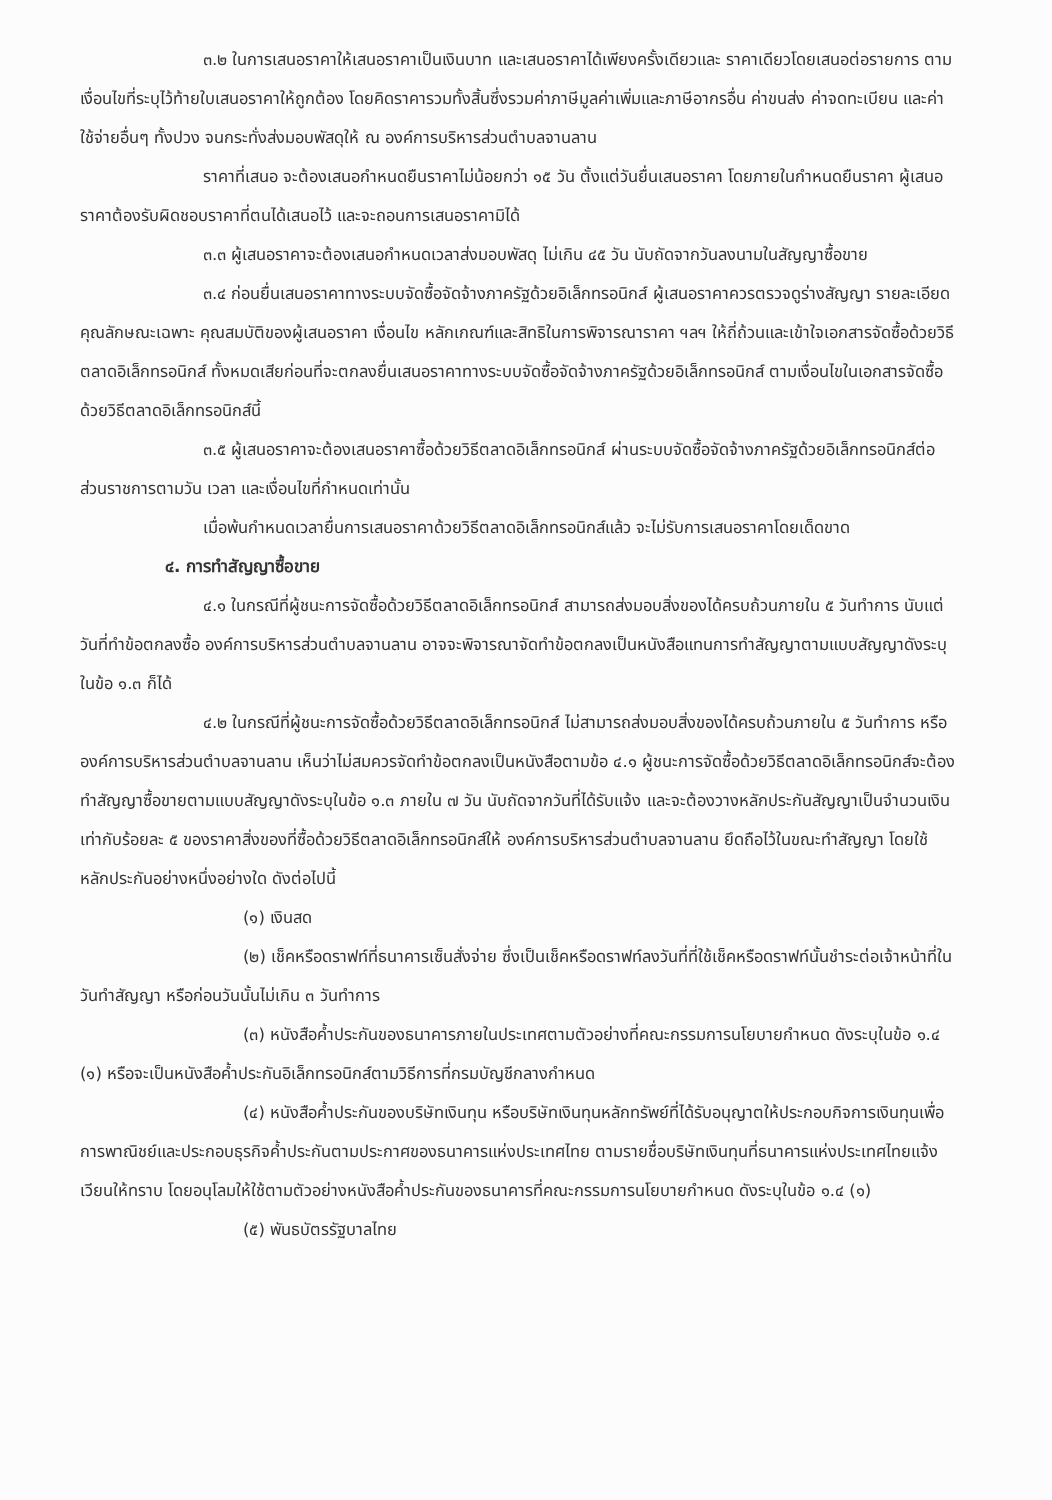๓.๒ ในการเสนอราคาให้เสนอราคาเป็นเงินบาท และเสนอราคาได้เพียงครั้งเดียวและ ราคาเดียวโดยเสนอต่อรายการ ตามเงื่อนไขที่ระบุไว้ท้ายใบเสนอราคาให้ถูกต้อง โดยคิดราคารวมทั้งสิ้นซึ่งรวมค่าภาษีมูลค่าเพิ่มและภาษีอากรอื่น ค่าขนส่ง ค่าจดทะเบียน และค่าใช้จ่ายอื่นๆ ทั้งปวง จนกระทั่งส่งมอบพัสดุให้ ณ องค์การบริหารส่วนตำบลจานลาน
ราคาที่เสนอ จะต้องเสนอกำหนดยืนราคาไม่น้อยกว่า ๑๕ วัน ตั้งแต่วันยื่นเสนอราคา โดยภายในกำหนดยืนราคา ผู้เสนอราคาต้องรับผิดชอบราคาที่ตนได้เสนอไว้ และจะถอนการเสนอราคามิได้
๓.๓ ผู้เสนอราคาจะต้องเสนอกำหนดเวลาส่งมอบพัสดุ ไม่เกิน ๔๕ วัน นับถัดจากวันลงนามในสัญญาซื้อขาย
๓.๔ ก่อนยื่นเสนอราคาทางระบบจัดซื้อจัดจ้างภาครัฐด้วยอิเล็กทรอนิกส์ ผู้เสนอราคาควรตรวจดูร่างสัญญา รายละเอียดคุณลักษณะเฉพาะ คุณสมบัติของผู้เสนอราคา เงื่อนไข หลักเกณฑ์และสิทธิในการพิจารณาราคา ฯลฯ ให้ถี่ถ้วนและเข้าใจเอกสารจัดซื้อด้วยวิธีตลาดอิเล็กทรอนิกส์ ทั้งหมดเสียก่อนที่จะตกลงยื่นเสนอราคาทางระบบจัดซื้อจัดจ้างภาครัฐด้วยอิเล็กทรอนิกส์ ตามเงื่อนไขในเอกสารจัดซื้อด้วยวิธีตลาดอิเล็กทรอนิกส์นี้
๓.๕ ผู้เสนอราคาจะต้องเสนอราคาซื้อด้วยวิธีตลาดอิเล็กทรอนิกส์ ผ่านระบบจัดซื้อจัดจ้างภาครัฐด้วยอิเล็กทรอนิกส์ต่อส่วนราชการตามวัน เวลา และเงื่อนไขที่กำหนดเท่านั้น
เมื่อพ้นกำหนดเวลายื่นการเสนอราคาด้วยวิธีตลาดอิเล็กทรอนิกส์แล้ว จะไม่รับการเสนอราคาโดยเด็ดขาด
๔. การทำสัญญาซื้อขาย
๔.๑ ในกรณีที่ผู้ชนะการจัดซื้อด้วยวิธีตลาดอิเล็กทรอนิกส์ สามารถส่งมอบสิ่งของได้ครบถ้วนภายใน ๕ วันทำการ นับแต่วันที่ทำข้อตกลงซื้อ องค์การบริหารส่วนตำบลจานลาน อาจจะพิจารณาจัดทำข้อตกลงเป็นหนังสือแทนการทำสัญญาตามแบบสัญญาดังระบุในข้อ ๑.๓ ก็ได้
๔.๒ ในกรณีที่ผู้ชนะการจัดซื้อด้วยวิธีตลาดอิเล็กทรอนิกส์ ไม่สามารถส่งมอบสิ่งของได้ครบถ้วนภายใน ๕ วันทำการ หรือองค์การบริหารส่วนตำบลจานลาน เห็นว่าไม่สมควรจัดทำข้อตกลงเป็นหนังสือตามข้อ ๔.๑ ผู้ชนะการจัดซื้อด้วยวิธีตลาดอิเล็กทรอนิกส์จะต้องทำสัญญาซื้อขายตามแบบสัญญาดังระบุในข้อ ๑.๓ ภายใน ๗ วัน นับถัดจากวันที่ได้รับแจ้ง และจะต้องวางหลักประกันสัญญาเป็นจำนวนเงินเท่ากับร้อยละ ๕ ของราคาสิ่งของที่ซื้อด้วยวิธีตลาดอิเล็กทรอนิกส์ให้ องค์การบริหารส่วนตำบลจานลาน ยึดถือไว้ในขณะทำสัญญา โดยใช้หลักประกันอย่างหนึ่งอย่างใด ดังต่อไปนี้
(๑) เงินสด
(๒) เช็คหรือดราฟท์ที่ธนาคารเซ็นสั่งจ่าย ซึ่งเป็นเช็คหรือดราฟท์ลงวันที่ที่ใช้เช็คหรือดราฟท์นั้นชำระต่อเจ้าหน้าที่ในวันทำสัญญา หรือก่อนวันนั้นไม่เกิน ๓ วันทำการ
(๓) หนังสือค้ำประกันของธนาคารภายในประเทศตามตัวอย่างที่คณะกรรมการนโยบายกำหนด ดังระบุในข้อ ๑.๔ (๑) หรือจะเป็นหนังสือค้ำประกันอิเล็กทรอนิกส์ตามวิธีการที่กรมบัญชีกลางกำหนด
(๔) หนังสือค้ำประกันของบริษัทเงินทุน หรือบริษัทเงินทุนหลักทรัพย์ที่ได้รับอนุญาตให้ประกอบกิจการเงินทุนเพื่อการพาณิชย์และประกอบธุรกิจค้ำประกันตามประกาศของธนาคารแห่งประเทศไทย ตามรายชื่อบริษัทเงินทุนที่ธนาคารแห่งประเทศไทยแจ้งเวียนให้ทราบ โดยอนุโลมให้ใช้ตามตัวอย่างหนังสือค้ำประกันของธนาคารที่คณะกรรมการนโยบายกำหนด ดังระบุในข้อ ๑.๔ (๑)
(๕) พันธบัตรรัฐบาลไทย